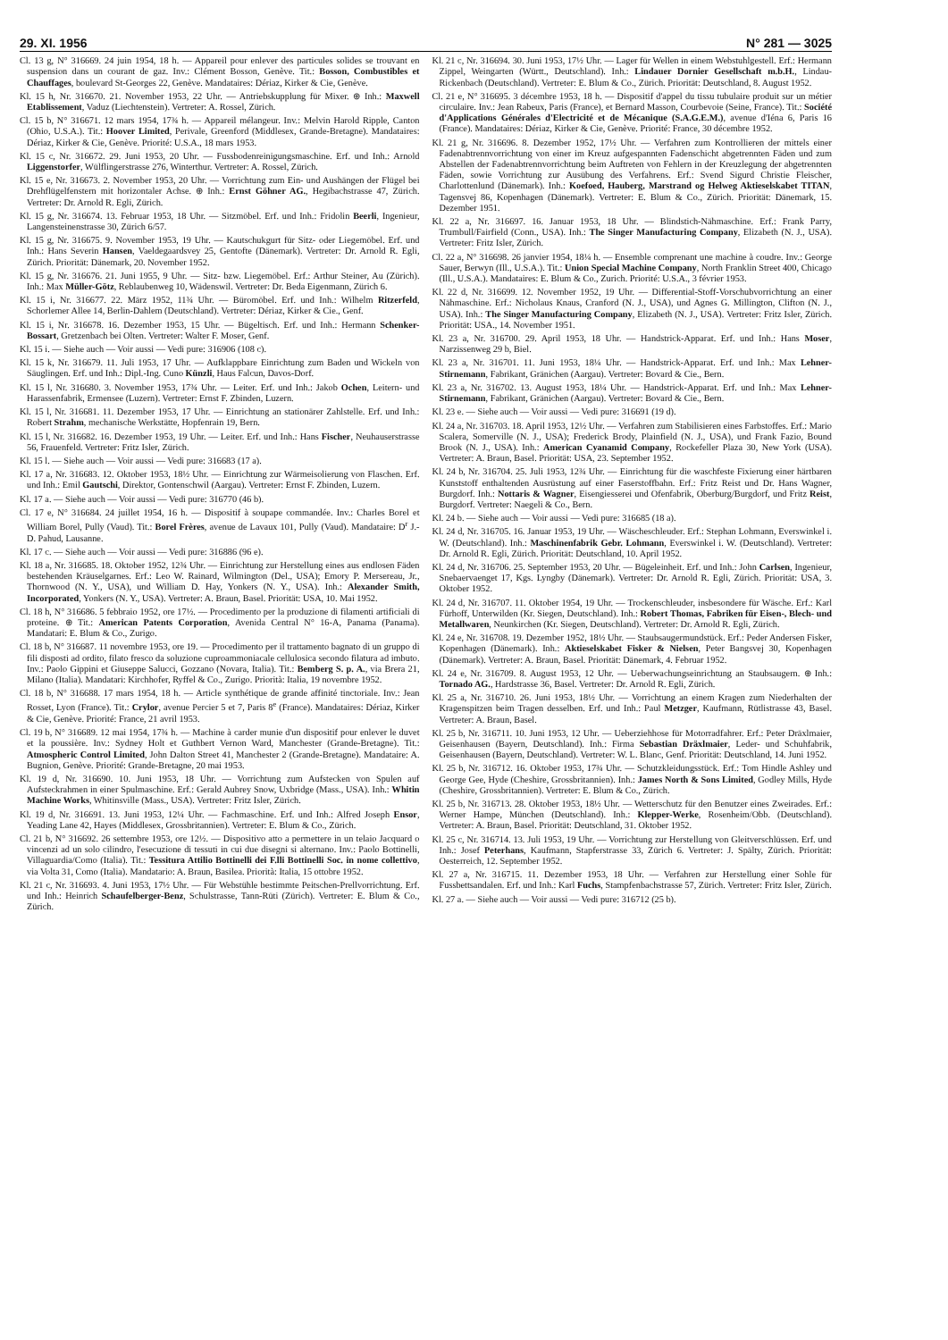29. XI. 1956 N° 281 — 3025
Cl. 13 g, N° 316669. 24 juin 1954, 18 h. — Appareil pour enlever des particules solides se trouvant en suspension dans un courant de gaz. Inv.: Clément Bosson, Genève. Tit.: Bosson, Combustibles et Chauffages, boulevard St-Georges 22, Genève. Mandataires: Dériaz, Kirker & Cie, Genève.
Kl. 15 h, Nr. 316670. 21. November 1953, 22 Uhr. — Antriebskupplung für Mixer. ⊕ Inh.: Maxwell Etablissement, Vaduz (Liechtenstein). Vertreter: A. Rossel, Zürich.
Cl. 15 b, N° 316671. 12 mars 1954, 17¾ h. — Appareil mélangeur. Inv.: Melvin Harold Ripple, Canton (Ohio, U.S.A.). Tit.: Hoover Limited, Perivale, Greenford (Middlesex, Grande-Bretagne). Mandataires: Dériaz, Kirker & Cie, Genève. Priorité: U.S.A., 18 mars 1953.
Kl. 15 c, Nr. 316672. 29. Juni 1953, 20 Uhr. — Fussbodenreinigungsmaschine. Erf. und Inh.: Arnold Liggenstorfer, Wülflingerstrasse 276, Winterthur. Vertreter: A. Rossel, Zürich.
Kl. 15 e, Nr. 316673. 2. November 1953, 20 Uhr. — Vorrichtung zum Ein- und Aushängen der Flügel bei Drehflügelfenstern mit horizontaler Achse. ⊕ Inh.: Ernst Göhner AG., Hegibachstrasse 47, Zürich. Vertreter: Dr. Arnold R. Egli, Zürich.
Kl. 15 g, Nr. 316674. 13. Februar 1953, 18 Uhr. — Sitzmöbel. Erf. und Inh.: Fridolin Beerli, Ingenieur, Langensteinenstrasse 30, Zürich 6/57.
Kl. 15 g, Nr. 316675. 9. November 1953, 19 Uhr. — Kautschukgurt für Sitz- oder Liegemöbel. Erf. und Inh.: Hans Severin Hansen, Vaeldegaardsvey 25, Gentofte (Dänemark). Vertreter: Dr. Arnold R. Egli, Zürich. Priorität: Dänemark, 20. November 1952.
Kl. 15 g, Nr. 316676. 21. Juni 1955, 9 Uhr. — Sitz- bzw. Liegemöbel. Erf.: Arthur Steiner, Au (Zürich). Inh.: Max Müller-Götz, Reblaubenweg 10, Wädenswil. Vertreter: Dr. Beda Eigenmann, Zürich 6.
Kl. 15 i, Nr. 316677. 22. März 1952, 11¾ Uhr. — Büromöbel. Erf. und Inh.: Wilhelm Ritzerfeld, Schorlemer Allee 14, Berlin-Dahlem (Deutschland). Vertreter: Dériaz, Kirker & Cie., Genf.
Kl. 15 i, Nr. 316678. 16. Dezember 1953, 15 Uhr. — Bügeltisch. Erf. und Inh.: Hermann Schenker-Bossart, Gretzenbach bei Olten. Vertreter: Walter F. Moser, Genf.
Kl. 15 i. — Siehe auch — Voir aussi — Vedi pure: 316906 (108 c).
Kl. 15 k, Nr. 316679. 11. Juli 1953, 17 Uhr. — Aufklappbare Einrichtung zum Baden und Wickeln von Säuglingen. Erf. und Inh.: Dipl.-Ing. Cuno Künzli, Haus Falcun, Davos-Dorf.
Kl. 15 l, Nr. 316680. 3. November 1953, 17¾ Uhr. — Leiter. Erf. und Inh.: Jakob Ochen, Leitern- und Harassenfabrik, Ermensee (Luzern). Vertreter: Ernst F. Zbinden, Luzern.
Kl. 15 l, Nr. 316681. 11. Dezember 1953, 17 Uhr. — Einrichtung an stationärer Zahlstelle. Erf. und Inh.: Robert Strahm, mechanische Werkstätte, Hopfenrain 19, Bern.
Kl. 15 l, Nr. 316682. 16. Dezember 1953, 19 Uhr. — Leiter. Erf. und Inh.: Hans Fischer, Neuhauserstrasse 56, Frauenfeld. Vertreter: Fritz Isler, Zürich.
Kl. 15 l. — Siehe auch — Voir aussi — Vedi pure: 316683 (17 a).
Kl. 17 a, Nr. 316683. 12. Oktober 1953, 18½ Uhr. — Einrichtung zur Wärmeisolierung von Flaschen. Erf. und Inh.: Emil Gautschi, Direktor, Gontenschwil (Aargau). Vertreter: Ernst F. Zbinden, Luzern.
Kl. 17 a. — Siehe auch — Voir aussi — Vedi pure: 316770 (46 b).
Cl. 17 e, N° 316684. 24 juillet 1954, 16 h. — Dispositif à soupape commandée. Inv.: Charles Borel et William Borel, Pully (Vaud). Tit.: Borel Frères, avenue de Lavaux 101, Pully (Vaud). Mandataire: D<sup>r</sup> J.-D. Pahud, Lausanne.
Kl. 17 c. — Siehe auch — Voir aussi — Vedi pure: 316886 (96 e).
Kl. 18 a, Nr. 316685. 18. Oktober 1952, 12¾ Uhr. — Einrichtung zur Herstellung eines aus endlosen Fäden bestehenden Kräuselgarnes. Erf.: Leo W. Rainard, Wilmington (Del., USA); Emory P. Mersereau, Jr., Thornwood (N. Y., USA), und William D. Hay, Yonkers (N. Y., USA). Inh.: Alexander Smith, Incorporated, Yonkers (N. Y., USA). Vertreter: A. Braun, Basel. Priorität: USA, 10. Mai 1952.
Cl. 18 h, N° 316686. 5 febbraio 1952, ore 17½. — Procedimento per la produzione di filamenti artificiali di proteine. ⊕ Tit.: American Patents Corporation, Avenida Central N° 16-A, Panama (Panama). Mandatari: E. Blum & Co., Zurigo.
Cl. 18 b, N° 316687. 11 novembre 1953, ore 19. — Procedimento per il trattamento bagnato di un gruppo di fili disposti ad ordito, filato fresco da soluzione cuproammoniacale cellulosica secondo filatura ad imbuto. Inv.: Paolo Gippini et Giuseppe Salucci, Gozzano (Novara, Italia). Tit.: Bemberg S. p. A., via Brera 21, Milano (Italia). Mandatari: Kirchhofer, Ryffel & Co., Zurigo. Priorità: Italia, 19 novembre 1952.
Cl. 18 b, N° 316688. 17 mars 1954, 18 h. — Article synthétique de grande affinité tinctoriale. Inv.: Jean Rosset, Lyon (France). Tit.: Crylor, avenue Percier 5 et 7, Paris 8<sup>e</sup> (France). Mandataires: Dériaz, Kirker & Cie, Genève. Priorité: France, 21 avril 1953.
Cl. 19 b, N° 316689. 12 mai 1954, 17¾ h. — Machine à carder munie d'un dispositif pour enlever le duvet et la poussière. Inv.: Sydney Holt et Guthbert Vernon Ward, Manchester (Grande-Bretagne). Tit.: Atmospheric Control Limited, John Dalton Street 41, Manchester 2 (Grande-Bretagne). Mandataire: A. Bugnion, Genève. Priorité: Grande-Bretagne, 20 mai 1953.
Kl. 19 d, Nr. 316690. 10. Juni 1953, 18 Uhr. — Vorrichtung zum Aufstecken von Spulen auf Aufsteckrahmen in einer Spulmaschine. Erf.: Gerald Aubrey Snow, Uxbridge (Mass., USA). Inh.: Whitin Machine Works, Whitinsville (Mass., USA). Vertreter: Fritz Isler, Zürich.
Kl. 19 d, Nr. 316691. 13. Juni 1953, 12¼ Uhr. — Fachmaschine. Erf. und Inh.: Alfred Joseph Ensor, Yeading Lane 42, Hayes (Middlesex, Grossbritannien). Vertreter: E. Blum & Co., Zürich.
Cl. 21 b, N° 316692. 26 settembre 1953, ore 12½. — Dispositivo atto a permettere in un telaio Jacquard o vincenzi ad un solo cilindro, l'esecuzione di tessuti in cui due disegni si alternano. Inv.: Paolo Bottinelli, Villaguardia/Como (Italia). Tit.: Tessitura Attilio Bottinelli dei F.lli Bottinelli Soc. in nome collettivo, via Volta 31, Como (Italia). Mandatario: A. Braun, Basilea. Priorità: Italia, 15 ottobre 1952.
Kl. 21 c, Nr. 316693. 4. Juni 1953, 17½ Uhr. — Für Webstühle bestimmte Peitschen-Prellvorrichtung. Erf. und Inh.: Heinrich Schaufelberger-Benz, Schulstrasse, Tann-Rüti (Zürich). Vertreter: E. Blum & Co., Zürich.
Kl. 21 c, Nr. 316694. 30. Juni 1953, 17½ Uhr. — Lager für Wellen in einem Webstuhlgestell. Erf.: Hermann Zippel, Weingarten (Württ., Deutschland). Inh.: Lindauer Dornier Gesellschaft m.b.H., Lindau-Rickenbach (Deutschland). Vertreter: E. Blum & Co., Zürich. Priorität: Deutschland, 8. August 1952.
Cl. 21 e, N° 316695. 3 décembre 1953, 18 h. — Dispositif d'appel du tissu tubulaire produit sur un métier circulaire. Inv.: Jean Rabeux, Paris (France), et Bernard Masson, Courbevoie (Seine, France). Tit.: Société d'Applications Générales d'Electricité et de Mécanique (S.A.G.E.M.), avenue d'Iéna 6, Paris 16 (France). Mandataires: Dériaz, Kirker & Cie, Genève. Priorité: France, 30 décembre 1952.
Kl. 21 g, Nr. 316696. 8. Dezember 1952, 17½ Uhr. — Verfahren zum Kontrollieren der mittels einer Fadenabtrennvorrichtung von einer im Kreuz aufgespannten Fadenschicht abgetrennten Fäden und zum Abstellen der Fadenabtrennvorrichtung beim Auftreten von Fehlern in der Kreuzlegung der abgetrennten Fäden, sowie Vorrichtung zur Ausübung des Verfahrens. Erf.: Svend Sigurd Christie Fleischer, Charlottenlund (Dänemark). Inh.: Koefoed, Hauberg, Marstrand og Helweg Aktieselskabet TITAN, Tagensvej 86, Kopenhagen (Dänemark). Vertreter: E. Blum & Co., Zürich. Priorität: Dänemark, 15. Dezember 1951.
Kl. 22 a, Nr. 316697. 16. Januar 1953, 18 Uhr. — Blindstich-Nähmaschine. Erf.: Frank Parry, Trumbull/Fairfield (Conn., USA). Inh.: The Singer Manufacturing Company, Elizabeth (N. J., USA). Vertreter: Fritz Isler, Zürich.
Cl. 22 a, N° 316698. 26 janvier 1954, 18¼ h. — Ensemble comprenant une machine à coudre. Inv.: George Sauer, Berwyn (Ill., U.S.A.). Tit.: Union Special Machine Company, North Franklin Street 400, Chicago (Ill., U.S.A.). Mandataires: E. Blum & Co., Zurich. Priorité: U.S.A., 3 février 1953.
Kl. 22 d, Nr. 316699. 12. November 1952, 19 Uhr. — Differential-Stoff-Vorschubvorrichtung an einer Nähmaschine. Erf.: Nicholaus Knaus, Cranford (N. J., USA), und Agnes G. Millington, Clifton (N. J., USA). Inh.: The Singer Manufacturing Company, Elizabeth (N. J., USA). Vertreter: Fritz Isler, Zürich. Priorität: USA., 14. November 1951.
Kl. 23 a, Nr. 316700. 29. April 1953, 18 Uhr. — Handstrick-Apparat. Erf. und Inh.: Hans Moser, Narzissenweg 29 b, Biel.
Kl. 23 a, Nr. 316701. 11. Juni 1953, 18¼ Uhr. — Handstrick-Apparat. Erf. und Inh.: Max Lehner-Stirnemann, Fabrikant, Gränichen (Aargau). Vertreter: Bovard & Cie., Bern.
Kl. 23 a, Nr. 316702. 13. August 1953, 18¼ Uhr. — Handstrick-Apparat. Erf. und Inh.: Max Lehner-Stirnemann, Fabrikant, Gränichen (Aargau). Vertreter: Bovard & Cie., Bern.
Kl. 23 e. — Siehe auch — Voir aussi — Vedi pure: 316691 (19 d).
Kl. 24 a, Nr. 316703. 18. April 1953, 12½ Uhr. — Verfahren zum Stabilisieren eines Farbstoffes. Erf.: Mario Scalera, Somerville (N. J., USA); Frederick Brody, Plainfield (N. J., USA), und Frank Fazio, Bound Brook (N. J., USA). Inh.: American Cyanamid Company, Rockefeller Plaza 30, New York (USA). Vertreter: A. Braun, Basel. Priorität: USA, 23. September 1952.
Kl. 24 b, Nr. 316704. 25. Juli 1953, 12¾ Uhr. — Einrichtung für die waschfeste Fixierung einer härtbaren Kunststoff enthaltenden Ausrüstung auf einer Faserstoffbahn. Erf.: Fritz Reist und Dr. Hans Wagner, Burgdorf. Inh.: Nottaris & Wagner, Eisengiesserei und Ofenfabrik, Oberburg/Burgdorf, und Fritz Reist, Burgdorf. Vertreter: Naegeli & Co., Bern.
Kl. 24 b. — Siehe auch — Voir aussi — Vedi pure: 316685 (18 a).
Kl. 24 d, Nr. 316705. 16. Januar 1953, 19 Uhr. — Wäscheschleuder. Erf.: Stephan Lohmann, Everswinkel i. W. (Deutschland). Inh.: Maschinenfabrik Gebr. Lohmann, Everswinkel i. W. (Deutschland). Vertreter: Dr. Arnold R. Egli, Zürich. Priorität: Deutschland, 10. April 1952.
Kl. 24 d, Nr. 316706. 25. September 1953, 20 Uhr. — Bügeleinheit. Erf. und Inh.: John Carlsen, Ingenieur, Snebaervaenget 17, Kgs. Lyngby (Dänemark). Vertreter: Dr. Arnold R. Egli, Zürich. Priorität: USA, 3. Oktober 1952.
Kl. 24 d, Nr. 316707. 11. Oktober 1954, 19 Uhr. — Trockenschleuder, insbesondere für Wäsche. Erf.: Karl Fürhoff, Unterwilden (Kr. Siegen, Deutschland). Inh.: Robert Thomas, Fabriken für Eisen-, Blech- und Metallwaren, Neunkirchen (Kr. Siegen, Deutschland). Vertreter: Dr. Arnold R. Egli, Zürich.
Kl. 24 e, Nr. 316708. 19. Dezember 1952, 18½ Uhr. — Staubsaugermundstück. Erf.: Peder Andersen Fisker, Kopenhagen (Dänemark). Inh.: Aktieselskabet Fisker & Nielsen, Peter Bangsvej 30, Kopenhagen (Dänemark). Vertreter: A. Braun, Basel. Priorität: Dänemark, 4. Februar 1952.
Kl. 24 e, Nr. 316709. 8. August 1953, 12 Uhr. — Ueberwachungseinrichtung an Staubsaugern. ⊕ Inh.: Tornado AG., Hardstrasse 36, Basel. Vertreter: Dr. Arnold R. Egli, Zürich.
Kl. 25 a, Nr. 316710. 26. Juni 1953, 18½ Uhr. — Vorrichtung an einem Kragen zum Niederhalten der Kragenspitzen beim Tragen desselben. Erf. und Inh.: Paul Metzger, Kaufmann, Rütlistrasse 43, Basel. Vertreter: A. Braun, Basel.
Kl. 25 b, Nr. 316711. 10. Juni 1953, 12 Uhr. — Ueberziehhose für Motorradfahrer. Erf.: Peter Dräxlmaier, Geisenhausen (Bayern, Deutschland). Inh.: Firma Sebastian Dräxlmaier, Leder- und Schuhfabrik, Geisenhausen (Bayern, Deutschland). Vertreter: W. L. Blanc, Genf. Priorität: Deutschland, 14. Juni 1952.
Kl. 25 b, Nr. 316712. 16. Oktober 1953, 17¾ Uhr. — Schutzkleidungsstück. Erf.: Tom Hindle Ashley und George Gee, Hyde (Cheshire, Grossbritannien). Inh.: James North & Sons Limited, Godley Mills, Hyde (Cheshire, Grossbritannien). Vertreter: E. Blum & Co., Zürich.
Kl. 25 b, Nr. 316713. 28. Oktober 1953, 18½ Uhr. — Wetterschutz für den Benutzer eines Zweirades. Erf.: Werner Hampe, München (Deutschland). Inh.: Klepper-Werke, Rosenheim/Obb. (Deutschland). Vertreter: A. Braun, Basel. Priorität: Deutschland, 31. Oktober 1952.
Kl. 25 c, Nr. 316714. 13. Juli 1953, 19 Uhr. — Vorrichtung zur Herstellung von Gleitverschlüssen. Erf. und Inh.: Josef Peterhans, Kaufmann, Stapferstrasse 33, Zürich 6. Vertreter: J. Spälty, Zürich. Priorität: Oesterreich, 12. September 1952.
Kl. 27 a, Nr. 316715. 11. Dezember 1953, 18 Uhr. — Verfahren zur Herstellung einer Sohle für Fussbettsandalen. Erf. und Inh.: Karl Fuchs, Stampfenbachstrasse 57, Zürich. Vertreter: Fritz Isler, Zürich.
Kl. 27 a. — Siehe auch — Voir aussi — Vedi pure: 316712 (25 b).